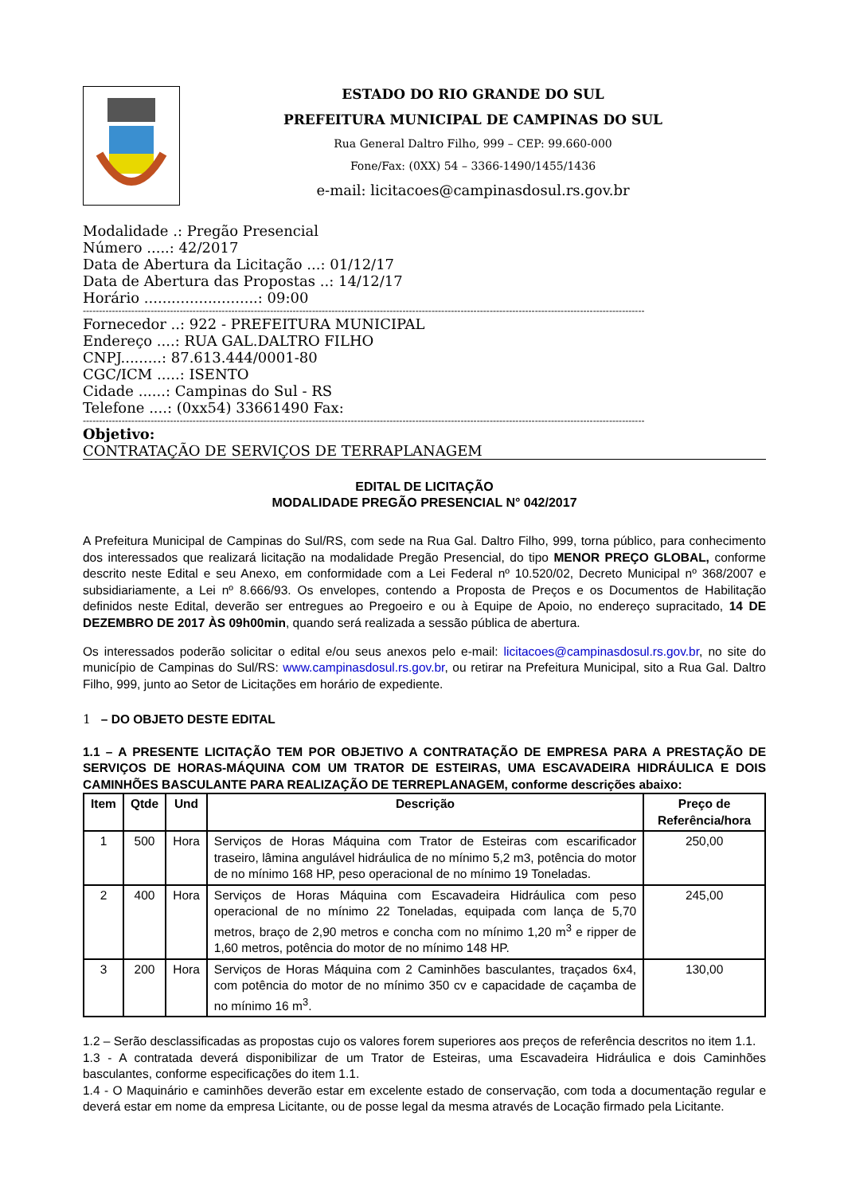ESTADO DO RIO GRANDE DO SUL
PREFEITURA MUNICIPAL DE CAMPINAS DO SUL
Rua General Daltro Filho, 999 – CEP: 99.660-000
Fone/Fax: (0XX) 54 – 3366-1490/1455/1436
e-mail: licitacoes@campinasdosul.rs.gov.br
Modalidade .: Pregão Presencial
Número .....: 42/2017
Data de Abertura da Licitação ...: 01/12/17
Data de Abertura das Propostas ..: 14/12/17
Horário .........................: 09:00
------------------------------------------------------------------------------------------------------------------------------------------------------------------------------
Fornecedor ..: 922 - PREFEITURA MUNICIPAL
Endereço ....: RUA GAL.DALTRO FILHO
CNPJ.........: 87.613.444/0001-80
CGC/ICM .....: ISENTO
Cidade ......: Campinas do Sul - RS
Telefone ....: (0xx54) 33661490 Fax:
------------------------------------------------------------------------------------------------------------------------------------------------------------------------------
Objetivo:
CONTRATAÇÃO DE SERVIÇOS DE TERRAPLANAGEM
EDITAL DE LICITAÇÃO
MODALIDADE PREGÃO PRESENCIAL N° 042/2017
A Prefeitura Municipal de Campinas do Sul/RS, com sede na Rua Gal. Daltro Filho, 999, torna público, para conhecimento dos interessados que realizará licitação na modalidade Pregão Presencial, do tipo MENOR PREÇO GLOBAL, conforme descrito neste Edital e seu Anexo, em conformidade com a Lei Federal nº 10.520/02, Decreto Municipal nº 368/2007 e subsidiariamente, a Lei nº 8.666/93. Os envelopes, contendo a Proposta de Preços e os Documentos de Habilitação definidos neste Edital, deverão ser entregues ao Pregoeiro e ou à Equipe de Apoio, no endereço supracitado, 14 DE DEZEMBRO DE 2017 ÀS 09h00min, quando será realizada a sessão pública de abertura.
Os interessados poderão solicitar o edital e/ou seus anexos pelo e-mail: licitacoes@campinasdosul.rs.gov.br, no site do município de Campinas do Sul/RS: www.campinasdosul.rs.gov.br, ou retirar na Prefeitura Municipal, sito a Rua Gal. Daltro Filho, 999, junto ao Setor de Licitações em horário de expediente.
1 – DO OBJETO DESTE EDITAL
1.1 – A PRESENTE LICITAÇÃO TEM POR OBJETIVO A CONTRATAÇÃO DE EMPRESA PARA A PRESTAÇÃO DE SERVIÇOS DE HORAS-MÁQUINA COM UM TRATOR DE ESTEIRAS, UMA ESCAVADEIRA HIDRÁULICA E DOIS CAMINHÕES BASCULANTE PARA REALIZAÇÃO DE TERREPLANAGEM, conforme descrições abaixo:
| Item | Qtde | Und | Descrição | Preço de Referência/hora |
| --- | --- | --- | --- | --- |
| 1 | 500 | Hora | Serviços de Horas Máquina com Trator de Esteiras com escarificador traseiro, lâmina angulável hidráulica de no mínimo 5,2 m3, potência do motor de no mínimo 168 HP, peso operacional de no mínimo 19 Toneladas. | 250,00 |
| 2 | 400 | Hora | Serviços de Horas Máquina com Escavadeira Hidráulica com peso operacional de no mínimo 22 Toneladas, equipada com lança de 5,70 metros, braço de 2,90 metros e concha com no mínimo 1,20 m<sup>3</sup> e ripper de 1,60 metros, potência do motor de no mínimo 148 HP. | 245,00 |
| 3 | 200 | Hora | Serviços de Horas Máquina com 2 Caminhões basculantes, traçados 6x4, com potência do motor de no mínimo 350 cv e capacidade de caçamba de no mínimo 16 m<sup>3</sup>. | 130,00 |
1.2 – Serão desclassificadas as propostas cujo os valores forem superiores aos preços de referência descritos no item 1.1.
1.3 - A contratada deverá disponibilizar de um Trator de Esteiras, uma Escavadeira Hidráulica e dois Caminhões basculantes, conforme especificações do item 1.1.
1.4 - O Maquinário e caminhões deverão estar em excelente estado de conservação, com toda a documentação regular e deverá estar em nome da empresa Licitante, ou de posse legal da mesma através de Locação firmado pela Licitante.